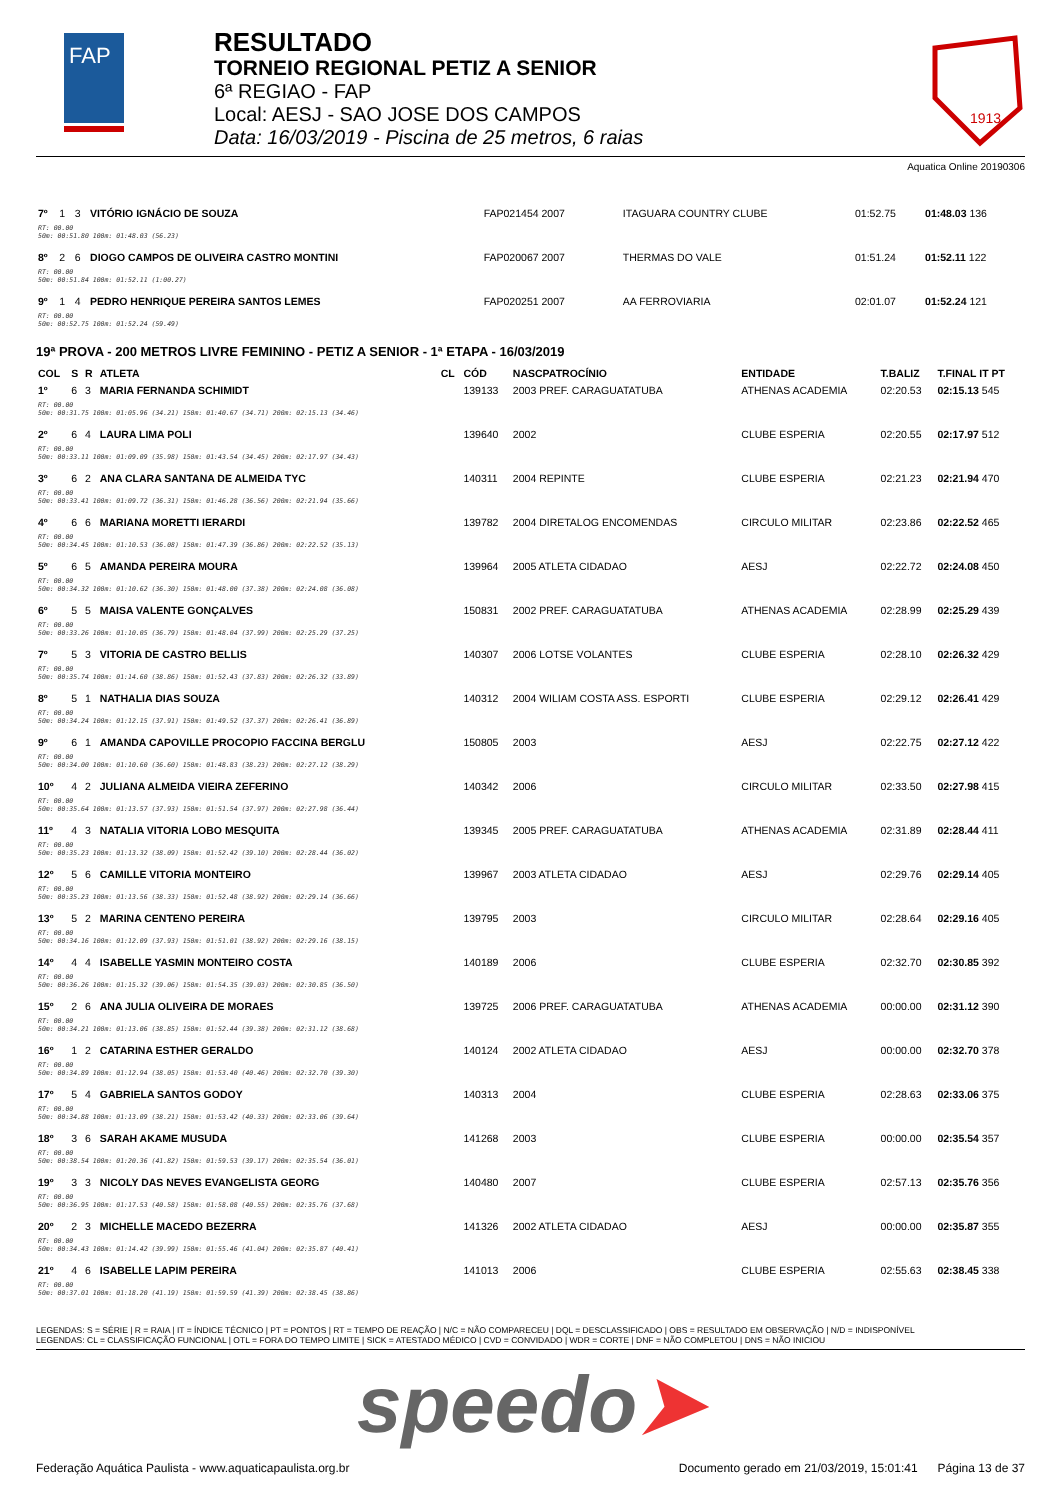FAP
RESULTADO
TORNEIO REGIONAL PETIZ A SENIOR
6ª REGIAO - FAP
Local: AESJ - SAO JOSE DOS CAMPOS
Data: 16/03/2019 - Piscina de 25 metros, 6 raias
1913
Aquatica Online 20190306
| 7º | 1 | 3 | VITÓRIO IGNÁCIO DE SOUZA | FAP021454 2007 | | ITAGUARA COUNTRY CLUBE | 01:52.75 | 01:48.03 136 |
| RT: 00.00 50m: 00:51.80 100m: 01:48.03 (56.23) | | | | | | | | |
| 8º | 2 | 6 | DIOGO CAMPOS DE OLIVEIRA CASTRO MONTINI | FAP020067 2007 | | THERMAS DO VALE | 01:51.24 | 01:52.11 122 |
| RT: 00.00 50m: 00:51.84 100m: 01:52.11 (1:00.27) | | | | | | | | |
| 9º | 1 | 4 | PEDRO HENRIQUE PEREIRA SANTOS LEMES | FAP020251 2007 | | AA FERROVIARIA | 02:01.07 | 01:52.24 121 |
| RT: 00.00 50m: 00:52.75 100m: 01:52.24 (59.49) | | | | | | | | |
19ª PROVA - 200 METROS LIVRE FEMININO - PETIZ A SENIOR - 1ª ETAPA - 16/03/2019
| COL | S | R | ATLETA | CL | CÓD | NASCPATROCÍNIO | ENTIDADE | T.BALIZ | T.FINAL IT PT |
| --- | --- | --- | --- | --- | --- | --- | --- | --- | --- |
| 1º | 6 | 3 | MARIA FERNANDA SCHIMIDT | | 139133 | 2003 PREF. CARAGUATATUBA | ATHENAS ACADEMIA | 02:20.53 | 02:15.13 545 |
| RT: 00.00 50m: 00:31.75 100m: 01:05.96 (34.21) 150m: 01:40.67 (34.71) 200m: 02:15.13 (34.46) | | | | | | | | | |
| 2º | 6 | 4 | LAURA LIMA POLI | | 139640 | 2002 | CLUBE ESPERIA | 02:20.55 | 02:17.97 512 |
| RT: 00.00 50m: 00:33.11 100m: 01:09.09 (35.98) 150m: 01:43.54 (34.45) 200m: 02:17.97 (34.43) | | | | | | | | | |
| 3º | 6 | 2 | ANA CLARA SANTANA DE ALMEIDA TYC | | 140311 | 2004 REPINTE | CLUBE ESPERIA | 02:21.23 | 02:21.94 470 |
| RT: 00.00 50m: 00:33.41 100m: 01:09.72 (36.31) 150m: 01:46.28 (36.56) 200m: 02:21.94 (35.66) | | | | | | | | | |
| 4º | 6 | 6 | MARIANA MORETTI IERARDI | | 139782 | 2004 DIRETALOG ENCOMENDAS | CIRCULO MILITAR | 02:23.86 | 02:22.52 465 |
| RT: 00.00 50m: 00:34.45 100m: 01:10.53 (36.08) 150m: 01:47.39 (36.86) 200m: 02:22.52 (35.13) | | | | | | | | | |
| 5º | 6 | 5 | AMANDA PEREIRA MOURA | | 139964 | 2005 ATLETA CIDADAO | AESJ | 02:22.72 | 02:24.08 450 |
| RT: 00.00 50m: 00:34.32 100m: 01:10.62 (36.30) 150m: 01:48.00 (37.38) 200m: 02:24.08 (36.08) | | | | | | | | | |
| 6º | 5 | 5 | MAISA VALENTE GONÇALVES | | 150831 | 2002 PREF. CARAGUATATUBA | ATHENAS ACADEMIA | 02:28.99 | 02:25.29 439 |
| RT: 00.00 50m: 00:33.26 100m: 01:10.05 (36.79) 150m: 01:48.04 (37.99) 200m: 02:25.29 (37.25) | | | | | | | | | |
| 7º | 5 | 3 | VITORIA DE CASTRO BELLIS | | 140307 | 2006 LOTSE VOLANTES | CLUBE ESPERIA | 02:28.10 | 02:26.32 429 |
| RT: 00.00 50m: 00:35.74 100m: 01:14.60 (38.86) 150m: 01:52.43 (37.83) 200m: 02:26.32 (33.89) | | | | | | | | | |
| 8º | 5 | 1 | NATHALIA DIAS SOUZA | | 140312 | 2004 WILIAM COSTA ASS. ESPORTI | CLUBE ESPERIA | 02:29.12 | 02:26.41 429 |
| RT: 00.00 50m: 00:34.24 100m: 01:12.15 (37.91) 150m: 01:49.52 (37.37) 200m: 02:26.41 (36.89) | | | | | | | | | |
| 9º | 6 | 1 | AMANDA CAPOVILLE PROCOPIO FACCINA BERGLU | | 150805 | 2003 | AESJ | 02:22.75 | 02:27.12 422 |
| RT: 00.00 50m: 00:34.00 100m: 01:10.60 (36.60) 150m: 01:48.83 (38.23) 200m: 02:27.12 (38.29) | | | | | | | | | |
| 10º | 4 | 2 | JULIANA ALMEIDA VIEIRA ZEFERINO | | 140342 | 2006 | CIRCULO MILITAR | 02:33.50 | 02:27.98 415 |
| RT: 00.00 50m: 00:35.64 100m: 01:13.57 (37.93) 150m: 01:51.54 (37.97) 200m: 02:27.98 (36.44) | | | | | | | | | |
| 11º | 4 | 3 | NATALIA VITORIA LOBO MESQUITA | | 139345 | 2005 PREF. CARAGUATATUBA | ATHENAS ACADEMIA | 02:31.89 | 02:28.44 411 |
| RT: 00.00 50m: 00:35.23 100m: 01:13.32 (38.09) 150m: 01:52.42 (39.10) 200m: 02:28.44 (36.02) | | | | | | | | | |
| 12º | 5 | 6 | CAMILLE VITORIA MONTEIRO | | 139967 | 2003 ATLETA CIDADAO | AESJ | 02:29.76 | 02:29.14 405 |
| RT: 00.00 50m: 00:35.23 100m: 01:13.56 (38.33) 150m: 01:52.48 (38.92) 200m: 02:29.14 (36.66) | | | | | | | | | |
| 13º | 5 | 2 | MARINA CENTENO PEREIRA | | 139795 | 2003 | CIRCULO MILITAR | 02:28.64 | 02:29.16 405 |
| RT: 00.00 50m: 00:34.16 100m: 01:12.09 (37.93) 150m: 01:51.01 (38.92) 200m: 02:29.16 (38.15) | | | | | | | | | |
| 14º | 4 | 4 | ISABELLE YASMIN MONTEIRO COSTA | | 140189 | 2006 | CLUBE ESPERIA | 02:32.70 | 02:30.85 392 |
| RT: 00.00 50m: 00:36.26 100m: 01:15.32 (39.06) 150m: 01:54.35 (39.03) 200m: 02:30.85 (36.50) | | | | | | | | | |
| 15º | 2 | 6 | ANA JULIA OLIVEIRA DE MORAES | | 139725 | 2006 PREF. CARAGUATATUBA | ATHENAS ACADEMIA | 00:00.00 | 02:31.12 390 |
| RT: 00.00 50m: 00:34.21 100m: 01:13.06 (38.85) 150m: 01:52.44 (39.38) 200m: 02:31.12 (38.68) | | | | | | | | | |
| 16º | 1 | 2 | CATARINA ESTHER GERALDO | | 140124 | 2002 ATLETA CIDADAO | AESJ | 00:00.00 | 02:32.70 378 |
| RT: 00.00 50m: 00:34.89 100m: 01:12.94 (38.05) 150m: 01:53.40 (40.46) 200m: 02:32.70 (39.30) | | | | | | | | | |
| 17º | 5 | 4 | GABRIELA SANTOS GODOY | | 140313 | 2004 | CLUBE ESPERIA | 02:28.63 | 02:33.06 375 |
| RT: 00.00 50m: 00:34.88 100m: 01:13.09 (38.21) 150m: 01:53.42 (40.33) 200m: 02:33.06 (39.64) | | | | | | | | | |
| 18º | 3 | 6 | SARAH AKAME MUSUDA | | 141268 | 2003 | CLUBE ESPERIA | 00:00.00 | 02:35.54 357 |
| RT: 00.00 50m: 00:38.54 100m: 01:20.36 (41.82) 150m: 01:59.53 (39.17) 200m: 02:35.54 (36.01) | | | | | | | | | |
| 19º | 3 | 3 | NICOLY DAS NEVES EVANGELISTA GEORG | | 140480 | 2007 | CLUBE ESPERIA | 02:57.13 | 02:35.76 356 |
| RT: 00.00 50m: 00:36.95 100m: 01:17.53 (40.58) 150m: 01:58.08 (40.55) 200m: 02:35.76 (37.68) | | | | | | | | | |
| 20º | 2 | 3 | MICHELLE MACEDO BEZERRA | | 141326 | 2002 ATLETA CIDADAO | AESJ | 00:00.00 | 02:35.87 355 |
| RT: 00.00 50m: 00:34.43 100m: 01:14.42 (39.99) 150m: 01:55.46 (41.04) 200m: 02:35.87 (40.41) | | | | | | | | | |
| 21º | 4 | 6 | ISABELLE LAPIM PEREIRA | | 141013 | 2006 | CLUBE ESPERIA | 02:55.63 | 02:38.45 338 |
| RT: 00.00 50m: 00:37.01 100m: 01:18.20 (41.19) 150m: 01:59.59 (41.39) 200m: 02:38.45 (38.86) | | | | | | | | | |
LEGENDAS: S = SÉRIE | R = RAIA | IT = ÍNDICE TÉCNICO | PT = PONTOS | RT = TEMPO DE REAÇÃO | N/C = NÃO COMPARECEU | DQL = DESCLASSIFICADO | OBS = RESULTADO EM OBSERVAÇÃO | N/D = INDISPONÍVEL
LEGENDAS: CL = CLASSIFICAÇÃO FUNCIONAL | OTL = FORA DO TEMPO LIMITE | SICK = ATESTADO MÉDICO | CVD = CONVIDADO | WDR = CORTE | DNF = NÃO COMPLETOU | DNS = NÃO INICIOU
speedo➤
Federação Aquática Paulista - www.aquaticapaulista.org.br Documento gerado em 21/03/2019, 15:01:41 Página 13 de 37